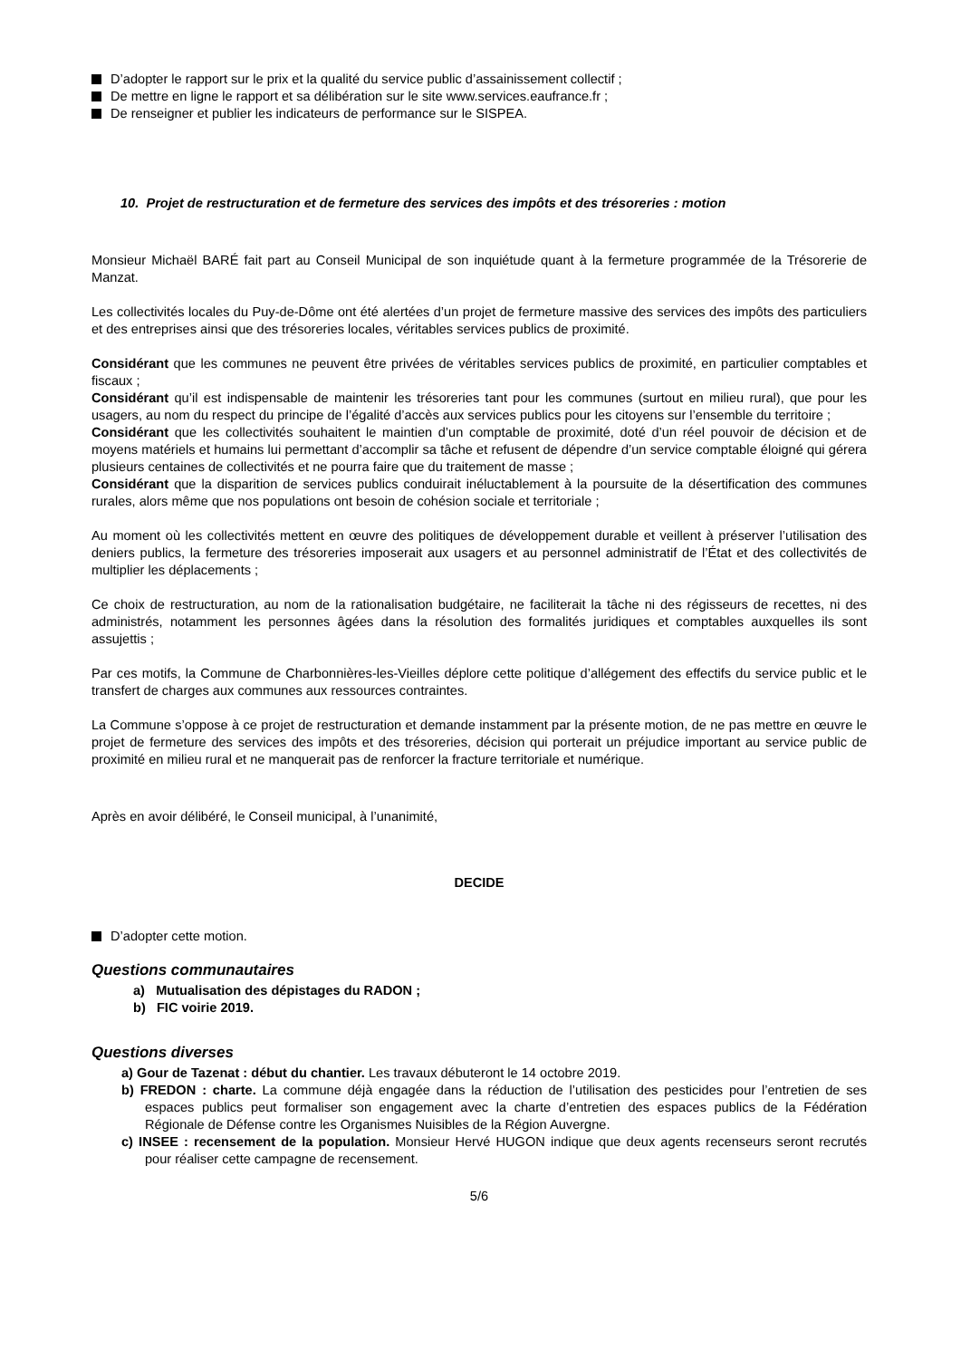D’adopter le rapport sur le prix et la qualité du service public d’assainissement collectif ;
De mettre en ligne le rapport et sa délibération sur le site www.services.eaufrance.fr ;
De renseigner et publier les indicateurs de performance sur le SISPEA.
10. Projet de restructuration et de fermeture des services des impôts et des trésoreries : motion
Monsieur Michaël BARÉ fait part au Conseil Municipal de son inquiétude quant à la fermeture programmée de la Trésorerie de Manzat.
Les collectivités locales du Puy-de-Dôme ont été alertées d’un projet de fermeture massive des services des impôts des particuliers et des entreprises ainsi que des trésoreries locales, véritables services publics de proximité.
Considérant que les communes ne peuvent être privées de véritables services publics de proximité, en particulier comptables et fiscaux ;
Considérant qu’il est indispensable de maintenir les trésoreries tant pour les communes (surtout en milieu rural), que pour les usagers, au nom du respect du principe de l’égalité d’accès aux services publics pour les citoyens sur l’ensemble du territoire ;
Considérant que les collectivités souhaitent le maintien d’un comptable de proximité, doté d’un réel pouvoir de décision et de moyens matériels et humains lui permettant d’accomplir sa tâche et refusent de dépendre d’un service comptable éloigné qui gérera plusieurs centaines de collectivités et ne pourra faire que du traitement de masse ;
Considérant que la disparition de services publics conduirait inéluctablement à la poursuite de la désertification des communes rurales, alors même que nos populations ont besoin de cohésion sociale et territoriale ;
Au moment où les collectivités mettent en œuvre des politiques de développement durable et veillent à préserver l’utilisation des deniers publics, la fermeture des trésoreries imposerait aux usagers et au personnel administratif de l’État et des collectivités de multiplier les déplacements ;
Ce choix de restructuration, au nom de la rationalisation budgétaire, ne faciliterait la tâche ni des régisseurs de recettes, ni des administrés, notamment les personnes âgées dans la résolution des formalités juridiques et comptables auxquelles ils sont assujettis ;
Par ces motifs, la Commune de Charbonnières-les-Vieilles déplore cette politique d’allégement des effectifs du service public et le transfert de charges aux communes aux ressources contraintes.
La Commune s’oppose à ce projet de restructuration et demande instamment par la présente motion, de ne pas mettre en œuvre le projet de fermeture des services des impôts et des trésoreries, décision qui porterait un préjudice important au service public de proximité en milieu rural et ne manquerait pas de renforcer la fracture territoriale et numérique.
Après en avoir délibéré, le Conseil municipal, à l’unanimité,
DECIDE
D’adopter cette motion.
Questions communautaires
a) Mutualisation des dépistages du RADON ;
b) FIC voirie 2019.
Questions diverses
a) Gour de Tazenat : début du chantier. Les travaux débuteront le 14 octobre 2019.
b) FREDON : charte. La commune déjà engagée dans la réduction de l’utilisation des pesticides pour l’entretien de ses espaces publics peut formaliser son engagement avec la charte d’entretien des espaces publics de la Fédération Régionale de Défense contre les Organismes Nuisibles de la Région Auvergne.
c) INSEE : recensement de la population. Monsieur Hervé HUGON indique que deux agents recenseurs seront recrutés pour réaliser cette campagne de recensement.
5/6